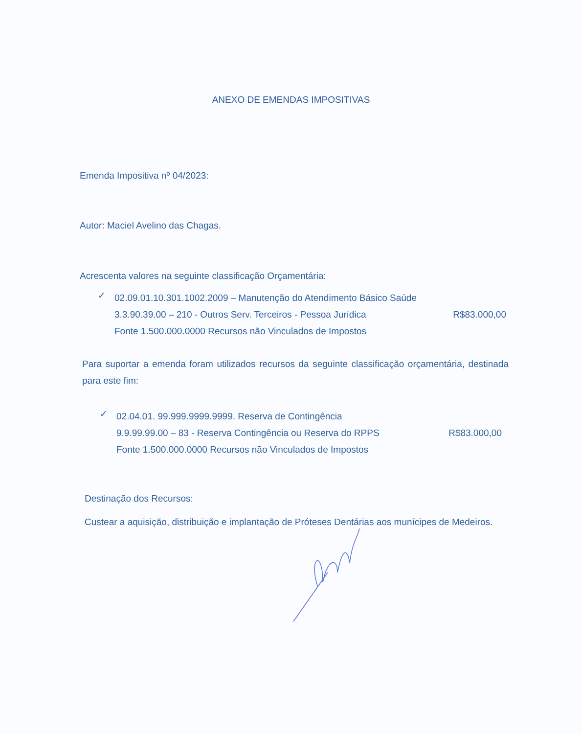ANEXO DE EMENDAS IMPOSITIVAS
Emenda Impositiva nº 04/2023:
Autor: Maciel Avelino das Chagas.
Acrescenta valores na seguinte classificação Orçamentária:
✓
02.09.01.10.301.1002.2009 – Manutenção do Atendimento Básico Saúde
3.3.90.39.00 – 210 - Outros Serv. Terceiros - Pessoa Jurídica
R$83.000,00
Fonte 1.500.000.0000 Recursos não Vinculados de Impostos
Para suportar a emenda foram utilizados recursos da seguinte classificação orçamentária, destinada para este fim:
✓
02.04.01. 99.999.9999.9999. Reserva de Contingência
9.9.99.99.00 – 83 - Reserva Contingência ou Reserva do RPPS
R$83.000,00
Fonte 1.500.000.0000 Recursos não Vinculados de Impostos
Destinação dos Recursos:
Custear a aquisição, distribuição e implantação de Próteses Dentárias aos munícipes de Medeiros.